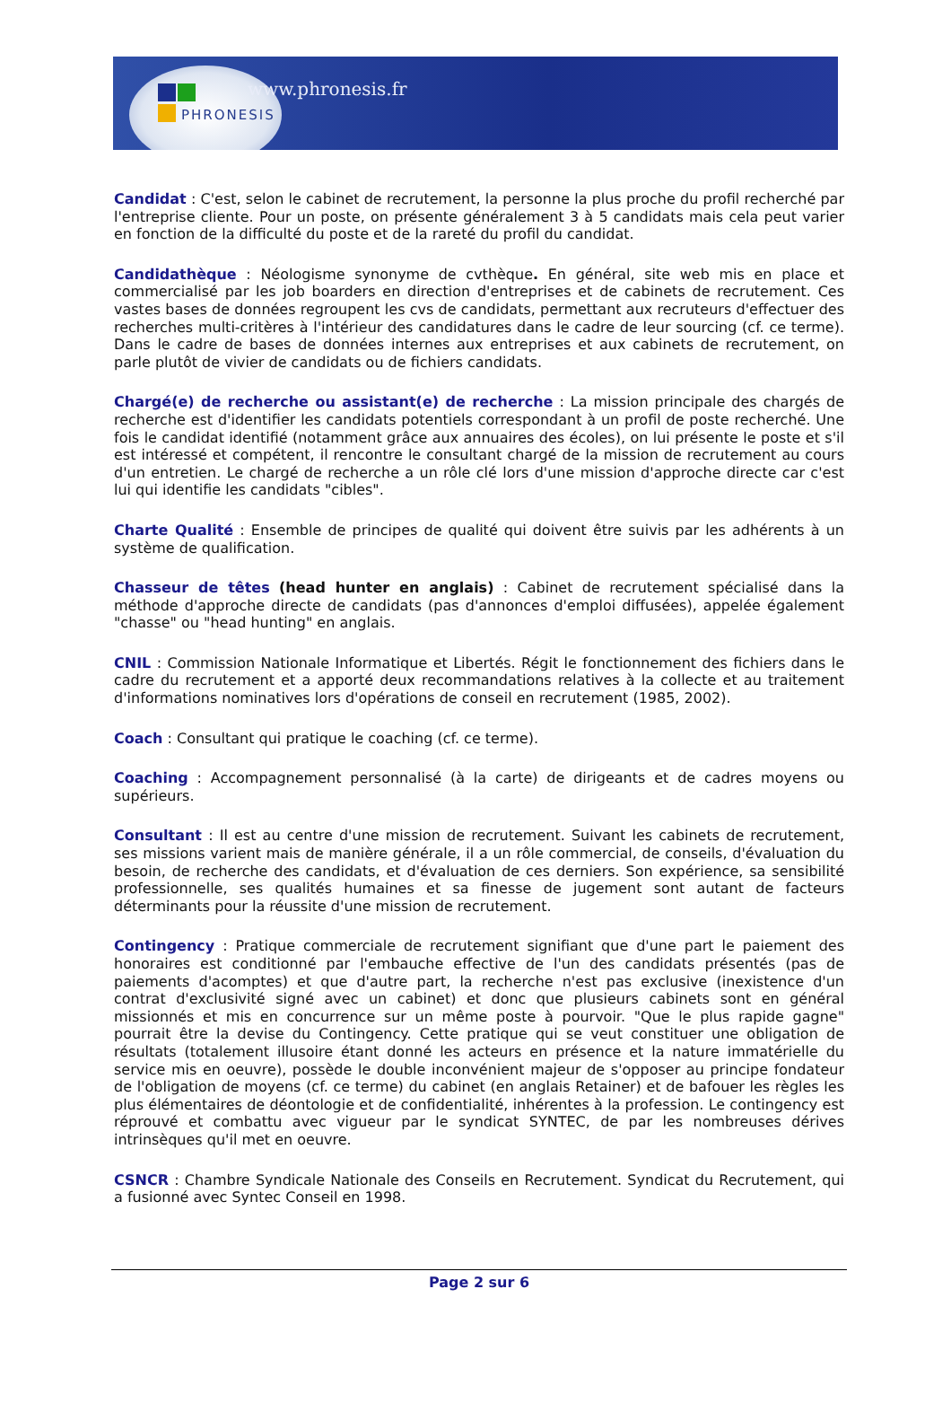www.phronesis.fr
PHRONESIS
Candidat : C'est, selon le cabinet de recrutement, la personne la plus proche du profil recherché par l'entreprise cliente. Pour un poste, on présente généralement 3 à 5 candidats mais cela peut varier en fonction de la difficulté du poste et de la rareté du profil du candidat.
Candidathèque : Néologisme synonyme de cvthèque. En général, site web mis en place et commercialisé par les job boarders en direction d'entreprises et de cabinets de recrutement. Ces vastes bases de données regroupent les cvs de candidats, permettant aux recruteurs d'effectuer des recherches multi-critères à l'intérieur des candidatures dans le cadre de leur sourcing (cf. ce terme). Dans le cadre de bases de données internes aux entreprises et aux cabinets de recrutement, on parle plutôt de vivier de candidats ou de fichiers candidats.
Chargé(e) de recherche ou assistant(e) de recherche : La mission principale des chargés de recherche est d'identifier les candidats potentiels correspondant à un profil de poste recherché. Une fois le candidat identifié (notamment grâce aux annuaires des écoles), on lui présente le poste et s'il est intéressé et compétent, il rencontre le consultant chargé de la mission de recrutement au cours d'un entretien. Le chargé de recherche a un rôle clé lors d'une mission d'approche directe car c'est lui qui identifie les candidats "cibles".
Charte Qualité : Ensemble de principes de qualité qui doivent être suivis par les adhérents à un système de qualification.
Chasseur de têtes (head hunter en anglais) : Cabinet de recrutement spécialisé dans la méthode d'approche directe de candidats (pas d'annonces d'emploi diffusées), appelée également "chasse" ou "head hunting" en anglais.
CNIL : Commission Nationale Informatique et Libertés. Régit le fonctionnement des fichiers dans le cadre du recrutement et a apporté deux recommandations relatives à la collecte et au traitement d'informations nominatives lors d'opérations de conseil en recrutement (1985, 2002).
Coach : Consultant qui pratique le coaching (cf. ce terme).
Coaching : Accompagnement personnalisé (à la carte) de dirigeants et de cadres moyens ou supérieurs.
Consultant : Il est au centre d'une mission de recrutement. Suivant les cabinets de recrutement, ses missions varient mais de manière générale, il a un rôle commercial, de conseils, d'évaluation du besoin, de recherche des candidats, et d'évaluation de ces derniers. Son expérience, sa sensibilité professionnelle, ses qualités humaines et sa finesse de jugement sont autant de facteurs déterminants pour la réussite d'une mission de recrutement.
Contingency : Pratique commerciale de recrutement signifiant que d'une part le paiement des honoraires est conditionné par l'embauche effective de l'un des candidats présentés (pas de paiements d'acomptes) et que d'autre part, la recherche n'est pas exclusive (inexistence d'un contrat d'exclusivité signé avec un cabinet) et donc que plusieurs cabinets sont en général missionnés et mis en concurrence sur un même poste à pourvoir. "Que le plus rapide gagne" pourrait être la devise du Contingency. Cette pratique qui se veut constituer une obligation de résultats (totalement illusoire étant donné les acteurs en présence et la nature immatérielle du service mis en oeuvre), possède le double inconvénient majeur de s'opposer au principe fondateur de l'obligation de moyens (cf. ce terme) du cabinet (en anglais Retainer) et de bafouer les règles les plus élémentaires de déontologie et de confidentialité, inhérentes à la profession. Le contingency est réprouvé et combattu avec vigueur par le syndicat SYNTEC, de par les nombreuses dérives intrinsèques qu'il met en oeuvre.
CSNCR : Chambre Syndicale Nationale des Conseils en Recrutement. Syndicat du Recrutement, qui a fusionné avec Syntec Conseil en 1998.
Page 2 sur 6